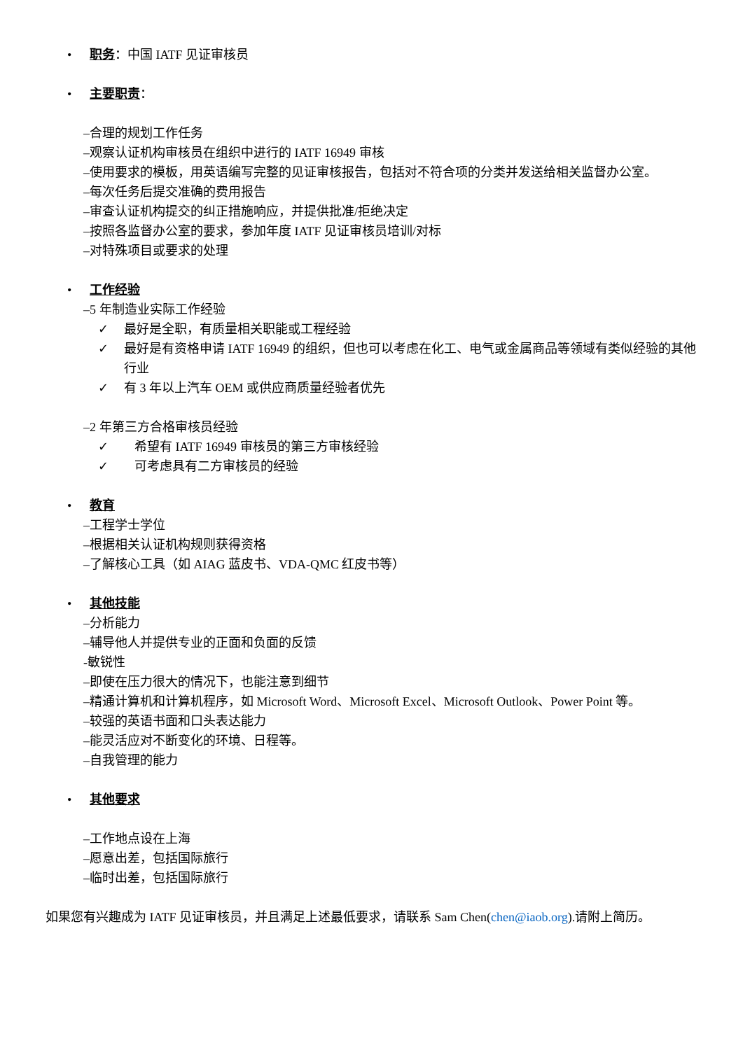• 职务：中国 IATF 见证审核员
• 主要职责：
–合理的规划工作任务
–观察认证机构审核员在组织中进行的 IATF 16949 审核
–使用要求的模板，用英语编写完整的见证审核报告，包括对不符合项的分类并发送给相关监督办公室。
–每次任务后提交准确的费用报告
–审查认证机构提交的纠正措施响应，并提供批准/拒绝决定
–按照各监督办公室的要求，参加年度 IATF 见证审核员培训/对标
–对特殊项目或要求的处理
• 工作经验
–5 年制造业实际工作经验
✓ 最好是全职，有质量相关职能或工程经验
✓ 最好是有资格申请 IATF 16949 的组织，但也可以考虑在化工、电气或金属商品等领域有类似经验的其他行业
✓ 有 3 年以上汽车 OEM 或供应商质量经验者优先
–2 年第三方合格审核员经验
✓ 希望有 IATF 16949 审核员的第三方审核经验
✓ 可考虑具有二方审核员的经验
• 教育
–工程学士学位
–根据相关认证机构规则获得资格
–了解核心工具（如 AIAG 蓝皮书、VDA-QMC 红皮书等）
• 其他技能
–分析能力
–辅导他人并提供专业的正面和负面的反馈
-敏锐性
–即使在压力很大的情况下，也能注意到细节
–精通计算机和计算机程序，如 Microsoft Word、Microsoft Excel、Microsoft Outlook、Power Point 等。
–较强的英语书面和口头表达能力
–能灵活应对不断变化的环境、日程等。
–自我管理的能力
• 其他要求
–工作地点设在上海
–愿意出差，包括国际旅行
–临时出差，包括国际旅行
如果您有兴趣成为 IATF 见证审核员，并且满足上述最低要求，请联系 Sam Chen(chen@iaob.org).请附上简历。